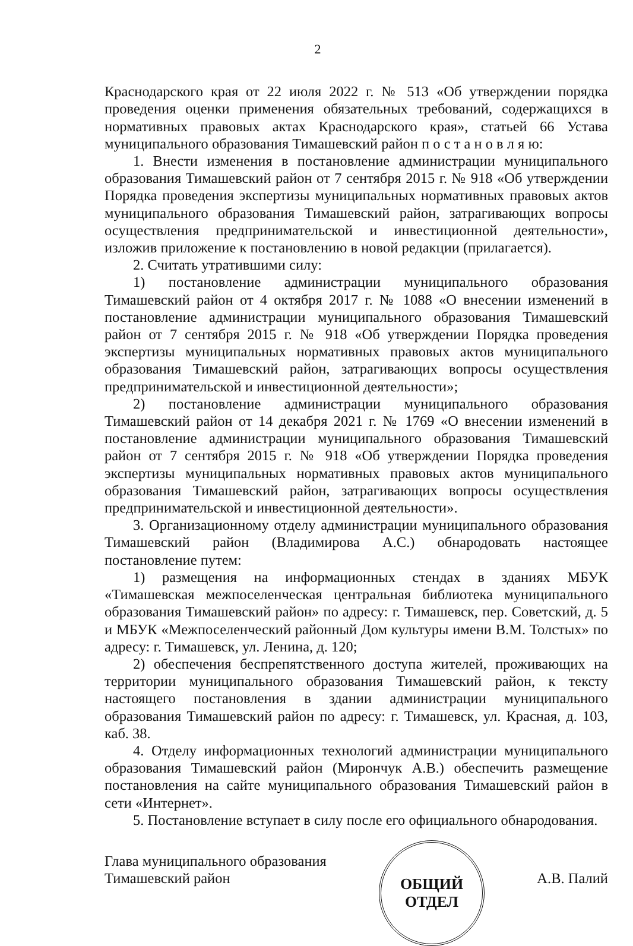2
Краснодарского края от 22 июля 2022 г. № 513 «Об утверждении порядка проведения оценки применения обязательных требований, содержащихся в нормативных правовых актах Краснодарского края», статьей 66 Устава муниципального образования Тимашевский район п о с т а н о в л я ю:
1. Внести изменения в постановление администрации муниципального образования Тимашевский район от 7 сентября 2015 г. № 918 «Об утверждении Порядка проведения экспертизы муниципальных нормативных правовых актов муниципального образования Тимашевский район, затрагивающих вопросы осуществления предпринимательской и инвестиционной деятельности», изложив приложение к постановлению в новой редакции (прилагается).
2. Считать утратившими силу:
1) постановление администрации муниципального образования Тимашевский район от 4 октября 2017 г. № 1088 «О внесении изменений в постановление администрации муниципального образования Тимашевский район от 7 сентября 2015 г. № 918 «Об утверждении Порядка проведения экспертизы муниципальных нормативных правовых актов муниципального образования Тимашевский район, затрагивающих вопросы осуществления предпринимательской и инвестиционной деятельности»;
2) постановление администрации муниципального образования Тимашевский район от 14 декабря 2021 г. № 1769 «О внесении изменений в постановление администрации муниципального образования Тимашевский район от 7 сентября 2015 г. № 918 «Об утверждении Порядка проведения экспертизы муниципальных нормативных правовых актов муниципального образования Тимашевский район, затрагивающих вопросы осуществления предпринимательской и инвестиционной деятельности».
3. Организационному отделу администрации муниципального образования Тимашевский район (Владимирова А.С.) обнародовать настоящее постановление путем:
1) размещения на информационных стендах в зданиях МБУК «Тимашевская межпоселенческая центральная библиотека муниципального образования Тимашевский район» по адресу: г. Тимашевск, пер. Советский, д. 5 и МБУК «Межпоселенческий районный Дом культуры имени В.М. Толстых» по адресу: г. Тимашевск, ул. Ленина, д. 120;
2) обеспечения беспрепятственного доступа жителей, проживающих на территории муниципального образования Тимашевский район, к тексту настоящего постановления в здании администрации муниципального образования Тимашевский район по адресу: г. Тимашевск, ул. Красная, д. 103, каб. 38.
4. Отделу информационных технологий администрации муниципального образования Тимашевский район (Мирончук А.В.) обеспечить размещение постановления на сайте муниципального образования Тимашевский район в сети «Интернет».
5. Постановление вступает в силу после его официального обнародования.
Глава муниципального образования
Тимашевский район
ОБЩИЙ
ОТДЕЛ
А.В. Палий